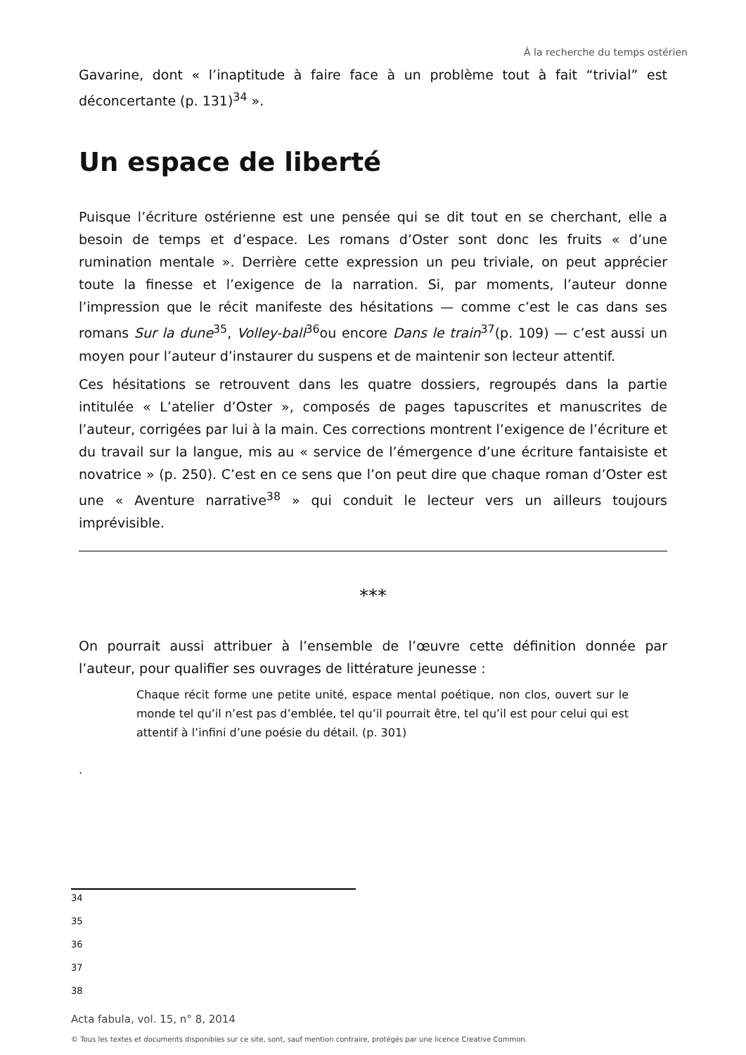À la recherche du temps ostérien
Gavarine, dont « l’inaptitude à faire face à un problème tout à fait “trivial” est déconcertante (p. 131)<sup>34</sup> ».
Un espace de liberté
Puisque l’écriture ostérienne est une pensée qui se dit tout en se cherchant, elle a besoin de temps et d’espace. Les romans d’Oster sont donc les fruits « d’une rumination mentale ». Derrière cette expression un peu triviale, on peut apprécier toute la finesse et l’exigence de la narration. Si, par moments, l’auteur donne l’impression que le récit manifeste des hésitations — comme c’est le cas dans ses romans Sur la dune<sup>35</sup>, Volley-ball<sup>36</sup>ou encore Dans le train<sup>37</sup>(p. 109) — c’est aussi un moyen pour l’auteur d’instaurer du suspens et de maintenir son lecteur attentif.
Ces hésitations se retrouvent dans les quatre dossiers, regroupés dans la partie intitulée « L’atelier d’Oster », composés de pages tapuscrites et manuscrites de l’auteur, corrigées par lui à la main. Ces corrections montrent l’exigence de l’écriture et du travail sur la langue, mis au « service de l’émergence d’une écriture fantaisiste et novatrice » (p. 250). C’est en ce sens que l’on peut dire que chaque roman d’Oster est une « Aventure narrative<sup>38</sup> » qui conduit le lecteur vers un ailleurs toujours imprévisible.
***
On pourrait aussi attribuer à l’ensemble de l’œuvre cette définition donnée par l’auteur, pour qualifier ses ouvrages de littérature jeunesse :
Chaque récit forme une petite unité, espace mental poétique, non clos, ouvert sur le monde tel qu’il n’est pas d’emblée, tel qu’il pourrait être, tel qu’il est pour celui qui est attentif à l’infini d’une poésie du détail. (p. 301)
.
34
35
36
37
38
Acta fabula, vol. 15, n° 8, 2014
© Tous les textes et documents disponibles sur ce site, sont, sauf mention contraire, protégés par une licence Creative Common.